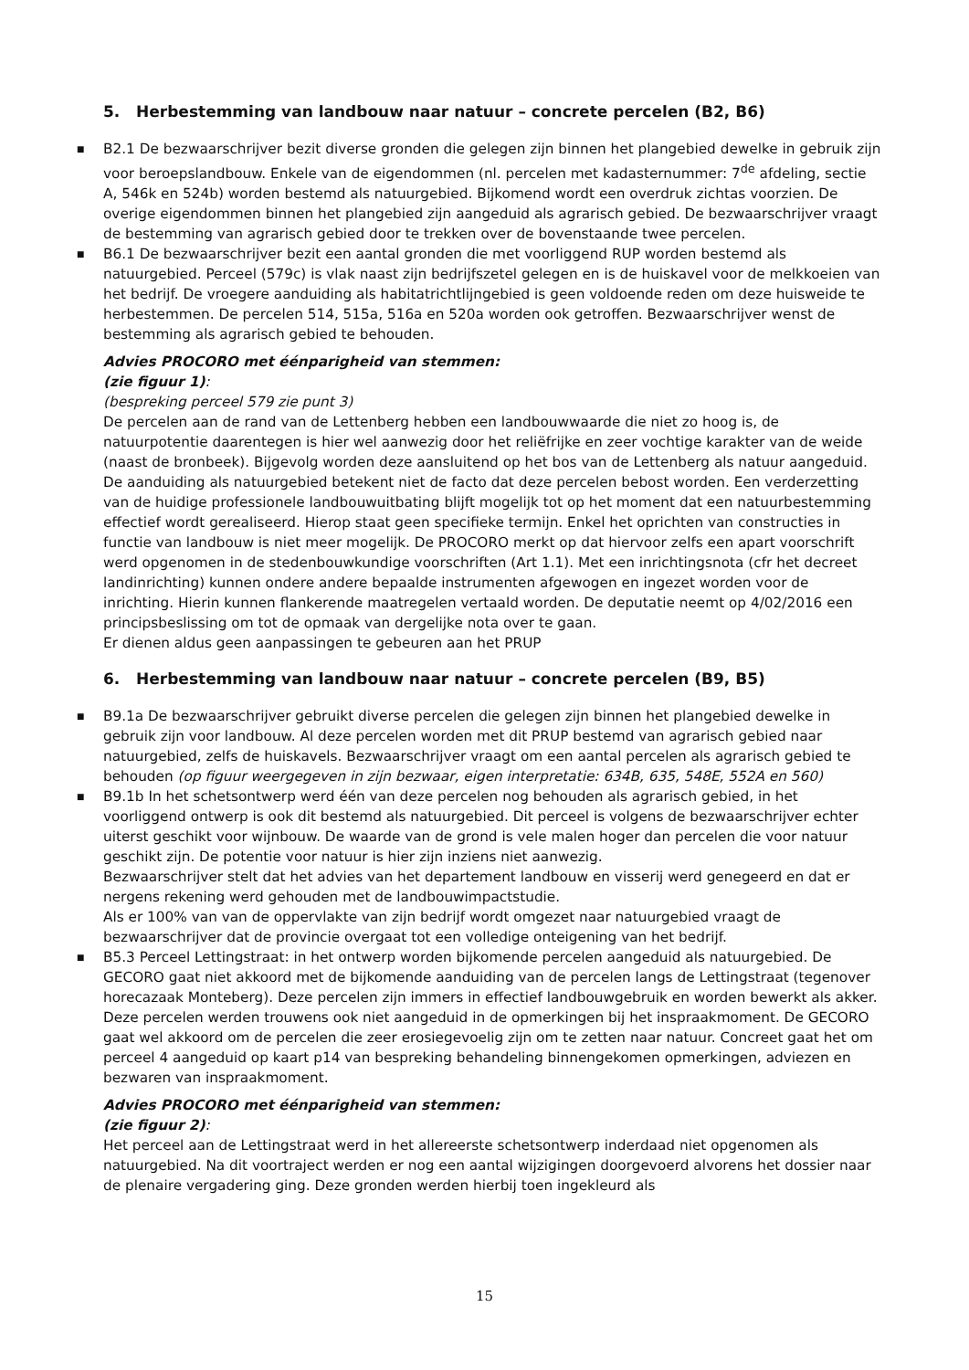5. Herbestemming van landbouw naar natuur – concrete percelen (B2, B6)
■ B2.1 De bezwaarschrijver bezit diverse gronden die gelegen zijn binnen het plangebied dewelke in gebruik zijn voor beroepslandbouw. Enkele van de eigendommen (nl. percelen met kadasternummer: 7<sup>de</sup> afdeling, sectie A, 546k en 524b) worden bestemd als natuurgebied. Bijkomend wordt een overdruk zichtas voorzien. De overige eigendommen binnen het plangebied zijn aangeduid als agrarisch gebied. De bezwaarschrijver vraagt de bestemming van agrarisch gebied door te trekken over de bovenstaande twee percelen.
■ B6.1 De bezwaarschrijver bezit een aantal gronden die met voorliggend RUP worden bestemd als natuurgebied. Perceel (579c) is vlak naast zijn bedrijfszetel gelegen en is de huiskavel voor de melkkoeien van het bedrijf. De vroegere aanduiding als habitatrichtlijngebied is geen voldoende reden om deze huisweide te herbestemmen. De percelen 514, 515a, 516a en 520a worden ook getroffen. Bezwaarschrijver wenst de bestemming als agrarisch gebied te behouden.
Advies PROCORO met éénparigheid van stemmen:
(zie figuur 1):
(bespreking perceel 579 zie punt 3)
De percelen aan de rand van de Lettenberg hebben een landbouwwaarde die niet zo hoog is, de natuurpotentie daarentegen is hier wel aanwezig door het reliëfrijke en zeer vochtige karakter van de weide (naast de bronbeek). Bijgevolg worden deze aansluitend op het bos van de Lettenberg als natuur aangeduid. De aanduiding als natuurgebied betekent niet de facto dat deze percelen bebost worden. Een verderzetting van de huidige professionele landbouwuitbating blijft mogelijk tot op het moment dat een natuurbestemming effectief wordt gerealiseerd. Hierop staat geen specifieke termijn. Enkel het oprichten van constructies in functie van landbouw is niet meer mogelijk. De PROCORO merkt op dat hiervoor zelfs een apart voorschrift werd opgenomen in de stedenbouwkundige voorschriften (Art 1.1). Met een inrichtingsnota (cfr het decreet landinrichting) kunnen ondere andere bepaalde instrumenten afgewogen en ingezet worden voor de inrichting. Hierin kunnen flankerende maatregelen vertaald worden. De deputatie neemt op 4/02/2016 een principsbeslissing om tot de opmaak van dergelijke nota over te gaan.
Er dienen aldus geen aanpassingen te gebeuren aan het PRUP
6. Herbestemming van landbouw naar natuur – concrete percelen (B9, B5)
■ B9.1a De bezwaarschrijver gebruikt diverse percelen die gelegen zijn binnen het plangebied dewelke in gebruik zijn voor landbouw. Al deze percelen worden met dit PRUP bestemd van agrarisch gebied naar natuurgebied, zelfs de huiskavels. Bezwaarschrijver vraagt om een aantal percelen als agrarisch gebied te behouden (op figuur weergegeven in zijn bezwaar, eigen interpretatie: 634B, 635, 548E, 552A en 560)
■ B9.1b In het schetsontwerp werd één van deze percelen nog behouden als agrarisch gebied, in het voorliggend ontwerp is ook dit bestemd als natuurgebied. Dit perceel is volgens de bezwaarschrijver echter uiterst geschikt voor wijnbouw. De waarde van de grond is vele malen hoger dan percelen die voor natuur geschikt zijn. De potentie voor natuur is hier zijn inziens niet aanwezig.
Bezwaarschrijver stelt dat het advies van het departement landbouw en visserij werd genegeerd en dat er nergens rekening werd gehouden met de landbouwimpactstudie.
Als er 100% van van de oppervlakte van zijn bedrijf wordt omgezet naar natuurgebied vraagt de bezwaarschrijver dat de provincie overgaat tot een volledige onteigening van het bedrijf.
■ B5.3 Perceel Lettingstraat: in het ontwerp worden bijkomende percelen aangeduid als natuurgebied. De GECORO gaat niet akkoord met de bijkomende aanduiding van de percelen langs de Lettingstraat (tegenover horecazaak Monteberg). Deze percelen zijn immers in effectief landbouwgebruik en worden bewerkt als akker. Deze percelen werden trouwens ook niet aangeduid in de opmerkingen bij het inspraakmoment. De GECORO gaat wel akkoord om de percelen die zeer erosiegevoelig zijn om te zetten naar natuur. Concreet gaat het om perceel 4 aangeduid op kaart p14 van bespreking behandeling binnengekomen opmerkingen, adviezen en bezwaren van inspraakmoment.
Advies PROCORO met éénparigheid van stemmen:
(zie figuur 2):
Het perceel aan de Lettingstraat werd in het allereerste schetsontwerp inderdaad niet opgenomen als natuurgebied. Na dit voortraject werden er nog een aantal wijzigingen doorgevoerd alvorens het dossier naar de plenaire vergadering ging. Deze gronden werden hierbij toen ingekleurd als
15